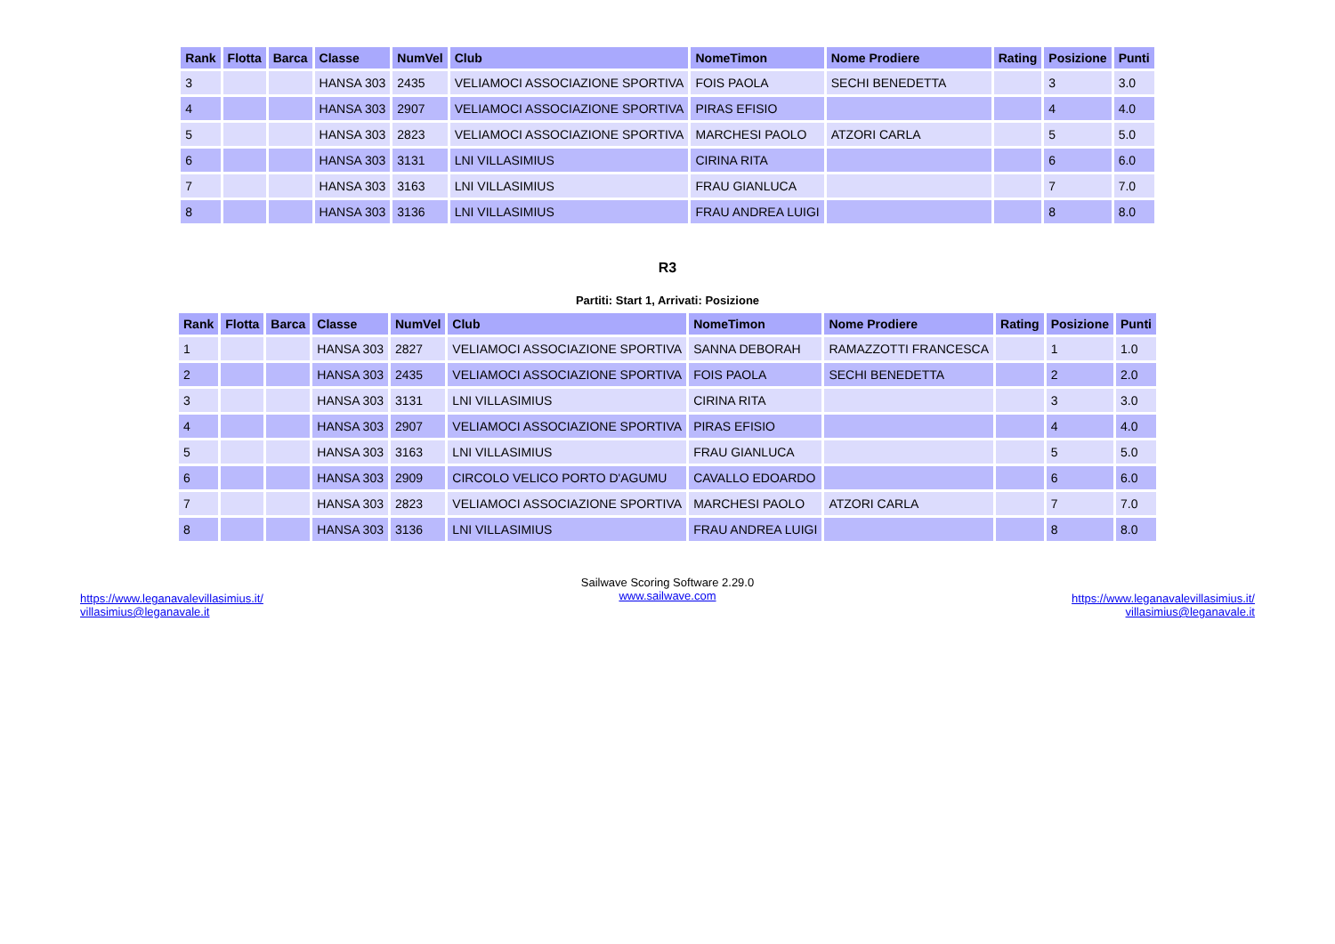| Rank | Flotta | Barca | Classe | NumVel | Club | NomeTimon | Nome Prodiere | Rating | Posizione | Punti |
| --- | --- | --- | --- | --- | --- | --- | --- | --- | --- | --- |
| 3 | | | HANSA 303 | 2435 | VELIAMOCI ASSOCIAZIONE SPORTIVA | FOIS PAOLA | SECHI BENEDETTA | | 3 | 3.0 |
| 4 | | | HANSA 303 | 2907 | VELIAMOCI ASSOCIAZIONE SPORTIVA | PIRAS EFISIO | | | 4 | 4.0 |
| 5 | | | HANSA 303 | 2823 | VELIAMOCI ASSOCIAZIONE SPORTIVA | MARCHESI PAOLO | ATZORI CARLA | | 5 | 5.0 |
| 6 | | | HANSA 303 | 3131 | LNI VILLASIMIUS | CIRINA RITA | | | 6 | 6.0 |
| 7 | | | HANSA 303 | 3163 | LNI VILLASIMIUS | FRAU GIANLUCA | | | 7 | 7.0 |
| 8 | | | HANSA 303 | 3136 | LNI VILLASIMIUS | FRAU ANDREA LUIGI | | | 8 | 8.0 |
R3
Partiti: Start 1, Arrivati: Posizione
| Rank | Flotta | Barca | Classe | NumVel | Club | NomeTimon | Nome Prodiere | Rating | Posizione | Punti |
| --- | --- | --- | --- | --- | --- | --- | --- | --- | --- | --- |
| 1 | | | HANSA 303 | 2827 | VELIAMOCI ASSOCIAZIONE SPORTIVA | SANNA DEBORAH | RAMAZZOTTI FRANCESCA | | 1 | 1.0 |
| 2 | | | HANSA 303 | 2435 | VELIAMOCI ASSOCIAZIONE SPORTIVA | FOIS PAOLA | SECHI BENEDETTA | | 2 | 2.0 |
| 3 | | | HANSA 303 | 3131 | LNI VILLASIMIUS | CIRINA RITA | | | 3 | 3.0 |
| 4 | | | HANSA 303 | 2907 | VELIAMOCI ASSOCIAZIONE SPORTIVA | PIRAS EFISIO | | | 4 | 4.0 |
| 5 | | | HANSA 303 | 3163 | LNI VILLASIMIUS | FRAU GIANLUCA | | | 5 | 5.0 |
| 6 | | | HANSA 303 | 2909 | CIRCOLO VELICO PORTO D'AGUMU | CAVALLO EDOARDO | | | 6 | 6.0 |
| 7 | | | HANSA 303 | 2823 | VELIAMOCI ASSOCIAZIONE SPORTIVA | MARCHESI PAOLO | ATZORI CARLA | | 7 | 7.0 |
| 8 | | | HANSA 303 | 3136 | LNI VILLASIMIUS | FRAU ANDREA LUIGI | | | 8 | 8.0 |
https://www.leganavalevillasimius.it/
villasimius@leganavale.it
Sailwave Scoring Software 2.29.0
www.sailwave.com
https://www.leganavalevillasimius.it/
villasimius@leganavale.it